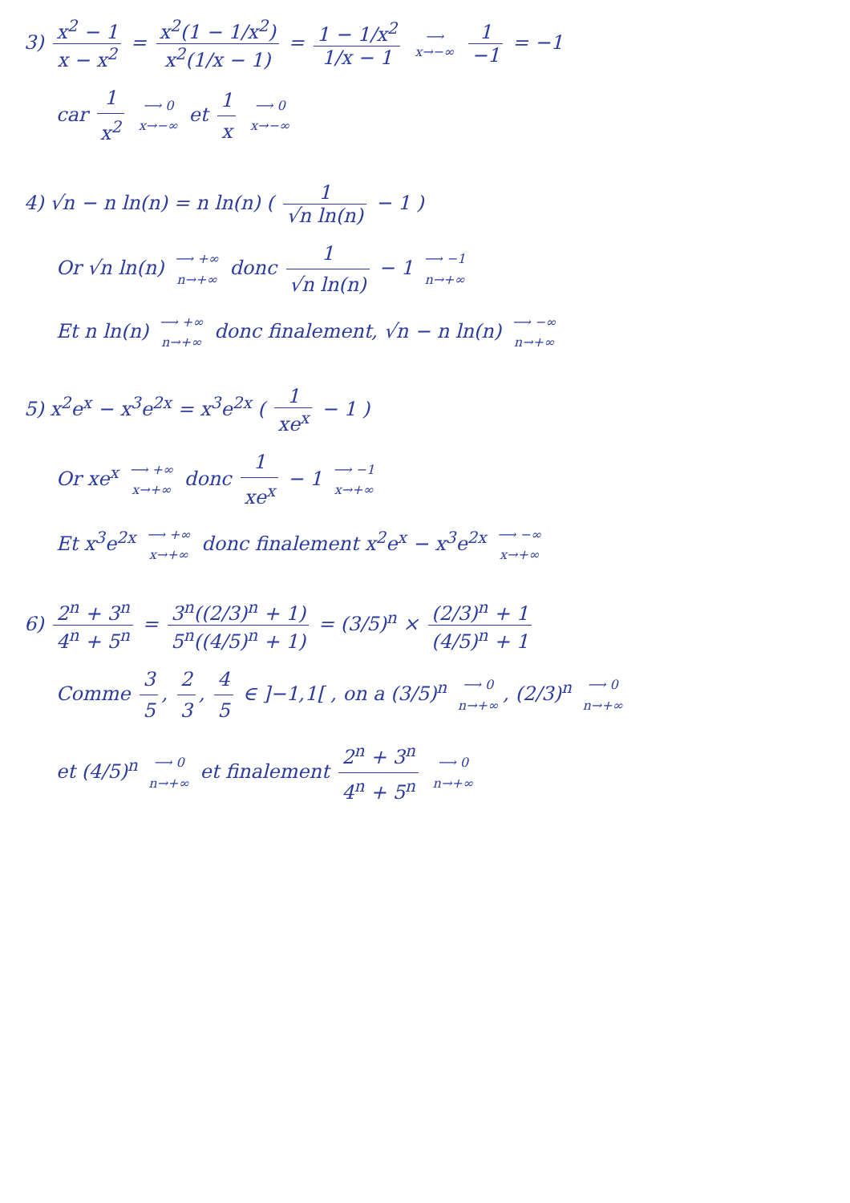3) x<sup>2</sup> − 1 x − x<sup>2</sup> = x<sup>2</sup>(1 − 1/x<sup>2</sup>) x<sup>2</sup>(1/x − 1) = 1 − 1/x<sup>2</sup> 1/x − 1 ⟶ x→−∞ 1 −1 = −1
car 1 x<sup>2</sup> ⟶ 0 x→−∞ et 1 x ⟶ 0 x→−∞
4) √n − n ln(n) = n ln(n) ( 1 √n ln(n) − 1 )
Or √n ln(n) ⟶ +∞ n→+∞ donc 1 √n ln(n) − 1 ⟶ −1 n→+∞
Et n ln(n) ⟶ +∞ n→+∞ donc finalement, √n − n ln(n) ⟶ −∞ n→+∞
5) x<sup>2</sup>e<sup>x</sup> − x<sup>3</sup>e<sup>2x</sup> = x<sup>3</sup>e<sup>2x</sup> ( 1 xe<sup>x</sup> − 1 )
Or xe<sup>x</sup> ⟶ +∞ x→+∞ donc 1 xe<sup>x</sup> − 1 ⟶ −1 x→+∞
Et x<sup>3</sup>e<sup>2x</sup> ⟶ +∞ x→+∞ donc finalement x<sup>2</sup>e<sup>x</sup> − x<sup>3</sup>e<sup>2x</sup> ⟶ −∞ x→+∞
6) 2<sup>n</sup> + 3<sup>n</sup> 4<sup>n</sup> + 5<sup>n</sup> = 3<sup>n</sup>((2/3)<sup>n</sup> + 1) 5<sup>n</sup>((4/5)<sup>n</sup> + 1) = (3/5)<sup>n</sup> × (2/3)<sup>n</sup> + 1 (4/5)<sup>n</sup> + 1
Comme 3 5, 2 3, 4 5 ∈ ]−1,1[ , on a (3/5)<sup>n</sup> ⟶ 0 n→+∞, (2/3)<sup>n</sup> ⟶ 0 n→+∞
et (4/5)<sup>n</sup> ⟶ 0 n→+∞ et finalement 2<sup>n</sup> + 3<sup>n</sup> 4<sup>n</sup> + 5<sup>n</sup> ⟶ 0 n→+∞